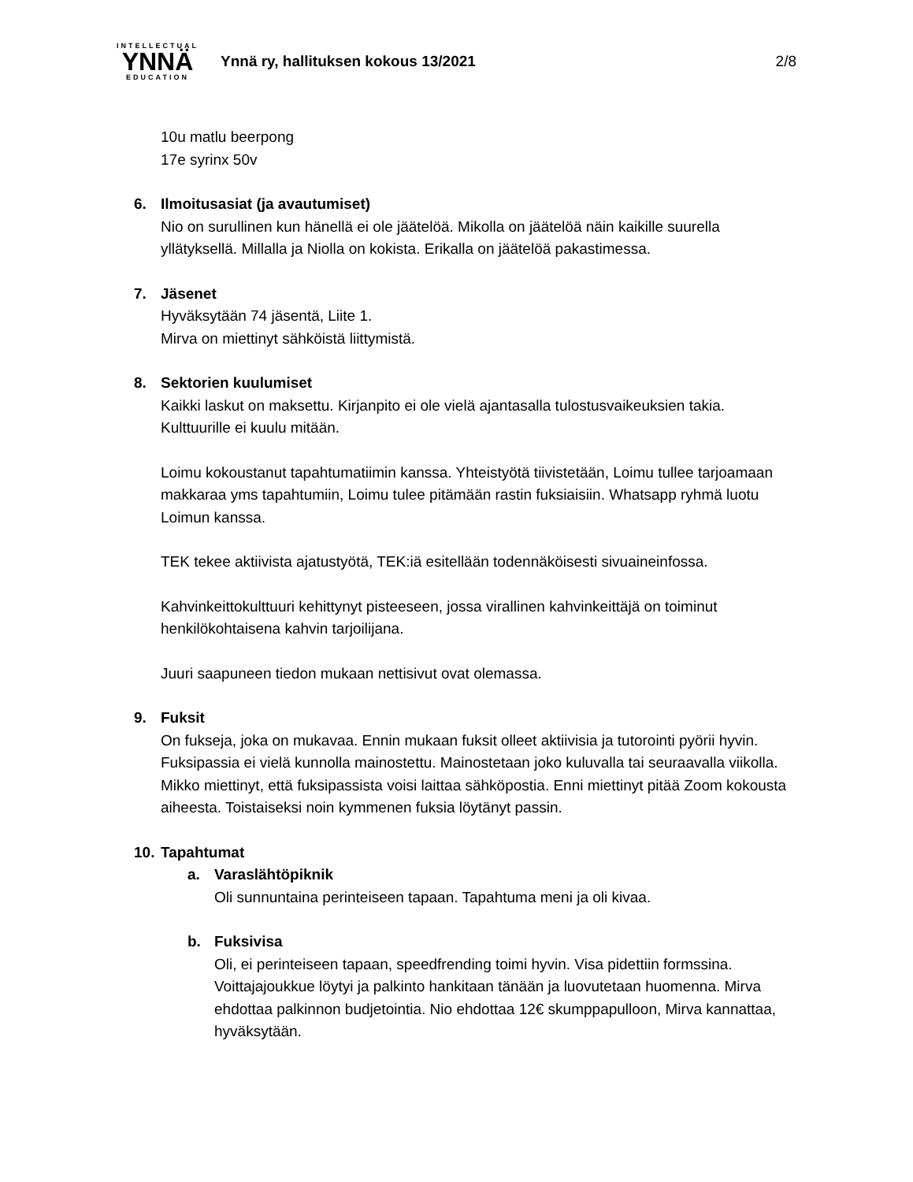INTELLECTUAL
YNNÄ
EDUCATION
Ynnä ry, hallituksen kokous 13/2021
2/8
10u matlu beerpong
17e syrinx 50v
6. Ilmoitusasiat (ja avautumiset)
Nio on surullinen kun hänellä ei ole jäätelöä. Mikolla on jäätelöä näin kaikille suurella yllätyksellä. Millalla ja Niolla on kokista. Erikalla on jäätelöä pakastimessa.
7. Jäsenet
Hyväksytään 74 jäsentä, Liite 1.
Mirva on miettinyt sähköistä liittymistä.
8. Sektorien kuulumiset
Kaikki laskut on maksettu. Kirjanpito ei ole vielä ajantasalla tulostusvaikeuksien takia. Kulttuurille ei kuulu mitään.
Loimu kokoustanut tapahtumatiimin kanssa. Yhteistyötä tiivistetään, Loimu tullee tarjoamaan makkaraa yms tapahtumiin, Loimu tulee pitämään rastin fuksiaisiin. Whatsapp ryhmä luotu Loimun kanssa.
TEK tekee aktiivista ajatustyötä, TEK:iä esitellään todennäköisesti sivuaineinfossa.
Kahvinkeittokulttuuri kehittynyt pisteeseen, jossa virallinen kahvinkeittäjä on toiminut henkilökohtaisena kahvin tarjoilijana.
Juuri saapuneen tiedon mukaan nettisivut ovat olemassa.
9. Fuksit
On fukseja, joka on mukavaa. Ennin mukaan fuksit olleet aktiivisia ja tutorointi pyörii hyvin. Fuksipassia ei vielä kunnolla mainostettu. Mainostetaan joko kuluvalla tai seuraavalla viikolla. Mikko miettinyt, että fuksipassista voisi laittaa sähköpostia. Enni miettinyt pitää Zoom kokousta aiheesta. Toistaiseksi noin kymmenen fuksia löytänyt passin.
10. Tapahtumat
a. Varaslähtöpiknik
Oli sunnuntaina perinteiseen tapaan. Tapahtuma meni ja oli kivaa.
b. Fuksivisa
Oli, ei perinteiseen tapaan, speedfrending toimi hyvin. Visa pidettiin formssina. Voittajajoukkue löytyi ja palkinto hankitaan tänään ja luovutetaan huomenna. Mirva ehdottaa palkinnon budjetointia. Nio ehdottaa 12€ skumppapulloon, Mirva kannattaa, hyväksytään.